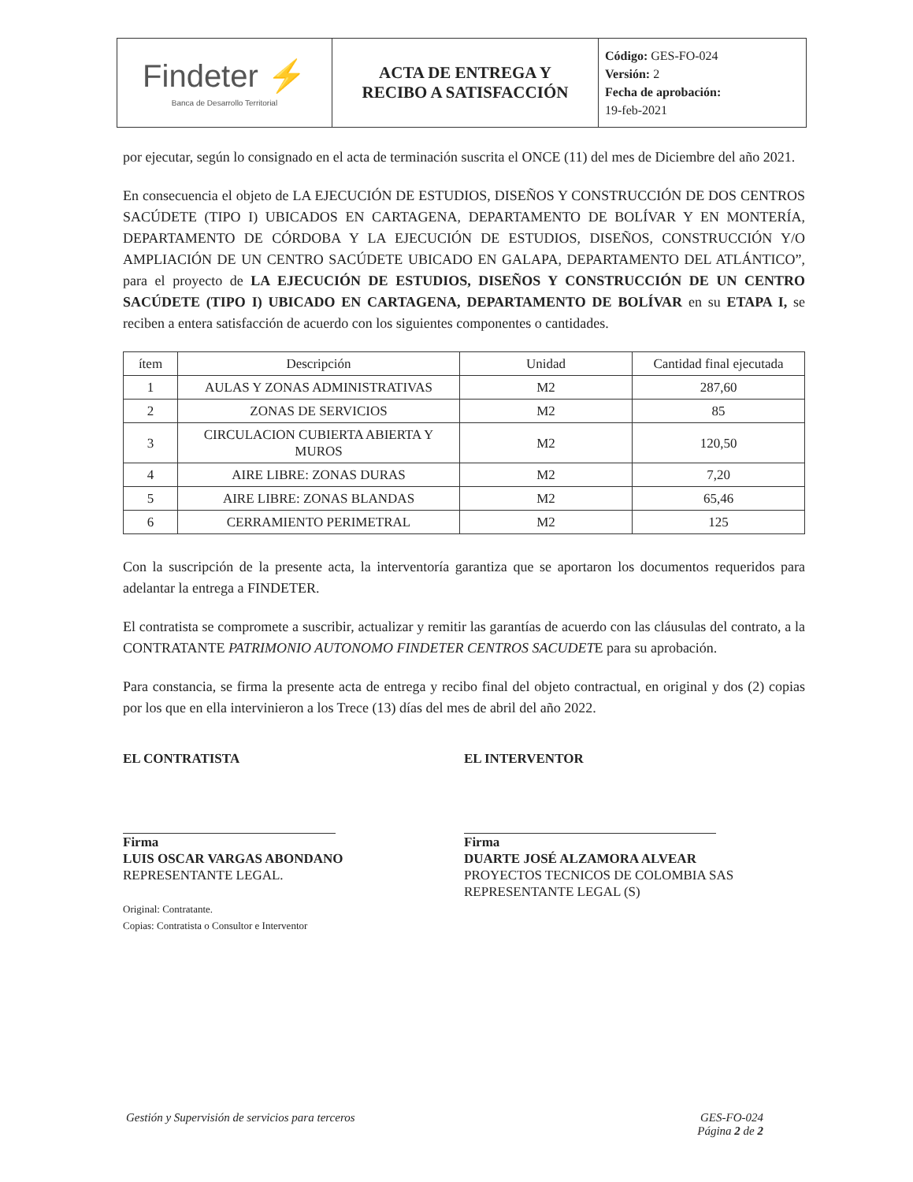| Findeter ⚡ Banca de Desarrollo Territorial | ACTA DE ENTREGA Y RECIBO A SATISFACCIÓN | Código: GES-FO-024 Versión: 2 Fecha de aprobación: 19-feb-2021 |
por ejecutar, según lo consignado en el acta de terminación suscrita el ONCE (11) del mes de Diciembre del año 2021.
En consecuencia el objeto de LA EJECUCIÓN DE ESTUDIOS, DISEÑOS Y CONSTRUCCIÓN DE DOS CENTROS SACÚDETE (TIPO I) UBICADOS EN CARTAGENA, DEPARTAMENTO DE BOLÍVAR Y EN MONTERÍA, DEPARTAMENTO DE CÓRDOBA Y LA EJECUCIÓN DE ESTUDIOS, DISEÑOS, CONSTRUCCIÓN Y/O AMPLIACIÓN DE UN CENTRO SACÚDETE UBICADO EN GALAPA, DEPARTAMENTO DEL ATLÁNTICO”, para el proyecto de LA EJECUCIÓN DE ESTUDIOS, DISEÑOS Y CONSTRUCCIÓN DE UN CENTRO SACÚDETE (TIPO I) UBICADO EN CARTAGENA, DEPARTAMENTO DE BOLÍVAR en su ETAPA I, se reciben a entera satisfacción de acuerdo con los siguientes componentes o cantidades.
| ítem | Descripción | Unidad | Cantidad final ejecutada |
| --- | --- | --- | --- |
| 1 | AULAS Y ZONAS ADMINISTRATIVAS | M2 | 287,60 |
| 2 | ZONAS DE SERVICIOS | M2 | 85 |
| 3 | CIRCULACION CUBIERTA ABIERTA Y MUROS | M2 | 120,50 |
| 4 | AIRE LIBRE: ZONAS DURAS | M2 | 7,20 |
| 5 | AIRE LIBRE: ZONAS BLANDAS | M2 | 65,46 |
| 6 | CERRAMIENTO PERIMETRAL | M2 | 125 |
Con la suscripción de la presente acta, la interventoría garantiza que se aportaron los documentos requeridos para adelantar la entrega a FINDETER.
El contratista se compromete a suscribir, actualizar y remitir las garantías de acuerdo con las cláusulas del contrato, a la CONTRATANTE PATRIMONIO AUTONOMO FINDETER CENTROS SACUDETE para su aprobación.
Para constancia, se firma la presente acta de entrega y recibo final del objeto contractual, en original y dos (2) copias por los que en ella intervinieron a los Trece (13) días del mes de abril del año 2022.
EL CONTRATISTA
Firma
LUIS OSCAR VARGAS ABONDANO
REPRESENTANTE LEGAL.
Original: Contratante.
Copias: Contratista o Consultor e Interventor
EL INTERVENTOR
Firma
DUARTE JOSÉ ALZAMORA ALVEAR
PROYECTOS TECNICOS DE COLOMBIA SAS
REPRESENTANTE LEGAL (S)
Gestión y Supervisión de servicios para terceros GES-FO-024
Página 2 de 2